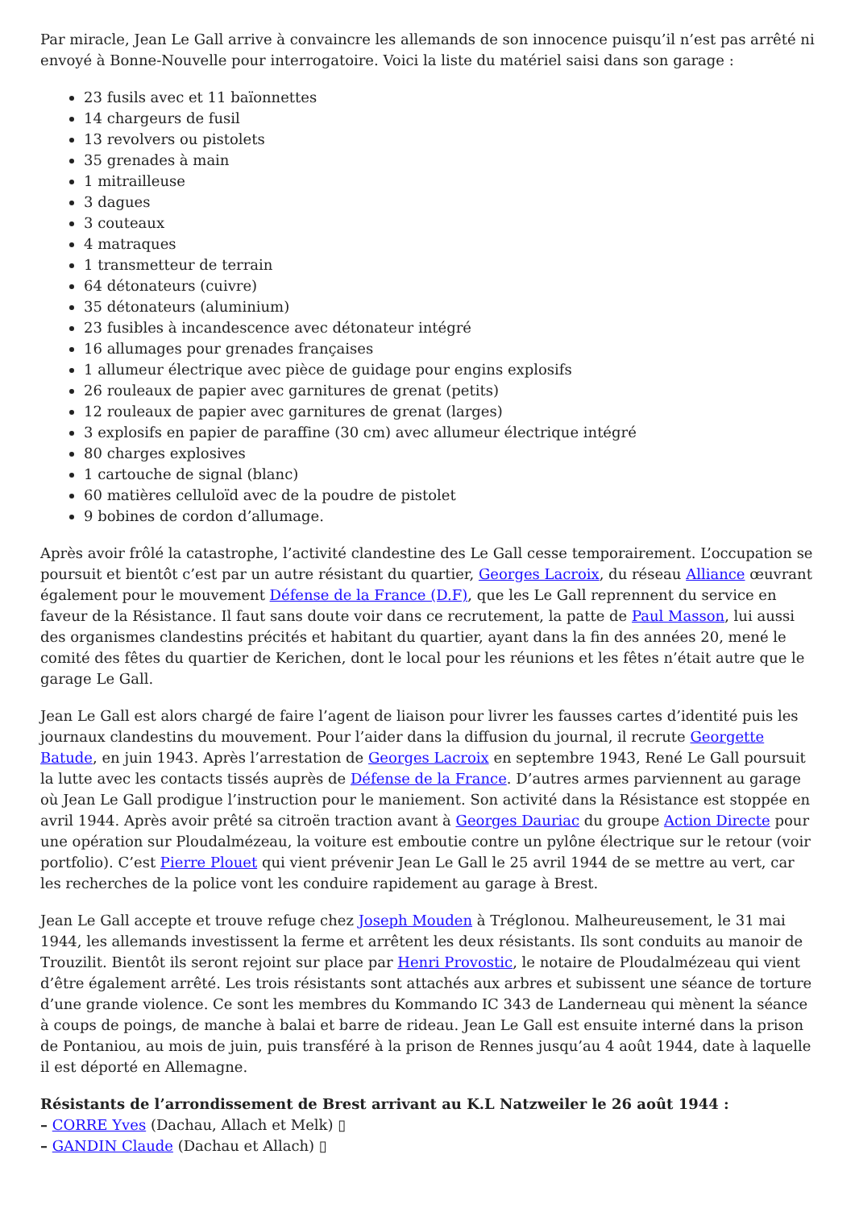Par miracle, Jean Le Gall arrive à convaincre les allemands de son innocence puisqu’il n’est pas arrêté ni envoyé à Bonne-Nouvelle pour interrogatoire. Voici la liste du matériel saisi dans son garage :
23 fusils avec et 11 baïonnettes
14 chargeurs de fusil
13 revolvers ou pistolets
35 grenades à main
1 mitrailleuse
3 dagues
3 couteaux
4 matraques
1 transmetteur de terrain
64 détonateurs (cuivre)
35 détonateurs (aluminium)
23 fusibles à incandescence avec détonateur intégré
16 allumages pour grenades françaises
1 allumeur électrique avec pièce de guidage pour engins explosifs
26 rouleaux de papier avec garnitures de grenat (petits)
12 rouleaux de papier avec garnitures de grenat (larges)
3 explosifs en papier de paraffine (30 cm) avec allumeur électrique intégré
80 charges explosives
1 cartouche de signal (blanc)
60 matières celluloïd avec de la poudre de pistolet
9 bobines de cordon d’allumage.
Après avoir frôlé la catastrophe, l’activité clandestine des Le Gall cesse temporairement. L’occupation se poursuit et bientôt c’est par un autre résistant du quartier, Georges Lacroix, du réseau Alliance œuvrant également pour le mouvement Défense de la France (D.F), que les Le Gall reprennent du service en faveur de la Résistance. Il faut sans doute voir dans ce recrutement, la patte de Paul Masson, lui aussi des organismes clandestins précités et habitant du quartier, ayant dans la fin des années 20, mené le comité des fêtes du quartier de Kerichen, dont le local pour les réunions et les fêtes n’était autre que le garage Le Gall.
Jean Le Gall est alors chargé de faire l’agent de liaison pour livrer les fausses cartes d’identité puis les journaux clandestins du mouvement. Pour l’aider dans la diffusion du journal, il recrute Georgette Batude, en juin 1943. Après l’arrestation de Georges Lacroix en septembre 1943, René Le Gall poursuit la lutte avec les contacts tissés auprès de Défense de la France. D’autres armes parviennent au garage où Jean Le Gall prodigue l’instruction pour le maniement. Son activité dans la Résistance est stoppée en avril 1944. Après avoir prêté sa citroën traction avant à Georges Dauriac du groupe Action Directe pour une opération sur Ploudalmézeau, la voiture est emboutie contre un pylône électrique sur le retour (voir portfolio). C’est Pierre Plouet qui vient prévenir Jean Le Gall le 25 avril 1944 de se mettre au vert, car les recherches de la police vont les conduire rapidement au garage à Brest.
Jean Le Gall accepte et trouve refuge chez Joseph Mouden à Tréglonou. Malheureusement, le 31 mai 1944, les allemands investissent la ferme et arrêtent les deux résistants. Ils sont conduits au manoir de Trouzilit. Bientôt ils seront rejoint sur place par Henri Provostic, le notaire de Ploudalmézeau qui vient d’être également arrêté. Les trois résistants sont attachés aux arbres et subissent une séance de torture d’une grande violence. Ce sont les membres du Kommando IC 343 de Landerneau qui mènent la séance à coups de poings, de manche à balai et barre de rideau. Jean Le Gall est ensuite interné dans la prison de Pontaniou, au mois de juin, puis transféré à la prison de Rennes jusqu’au 4 août 1944, date à laquelle il est déporté en Allemagne.
Résistants de l’arrondissement de Brest arrivant au K.L Natzweiler le 26 août 1944 :
– CORRE Yves (Dachau, Allach et Melk) ▯
– GANDIN Claude (Dachau et Allach) ▯